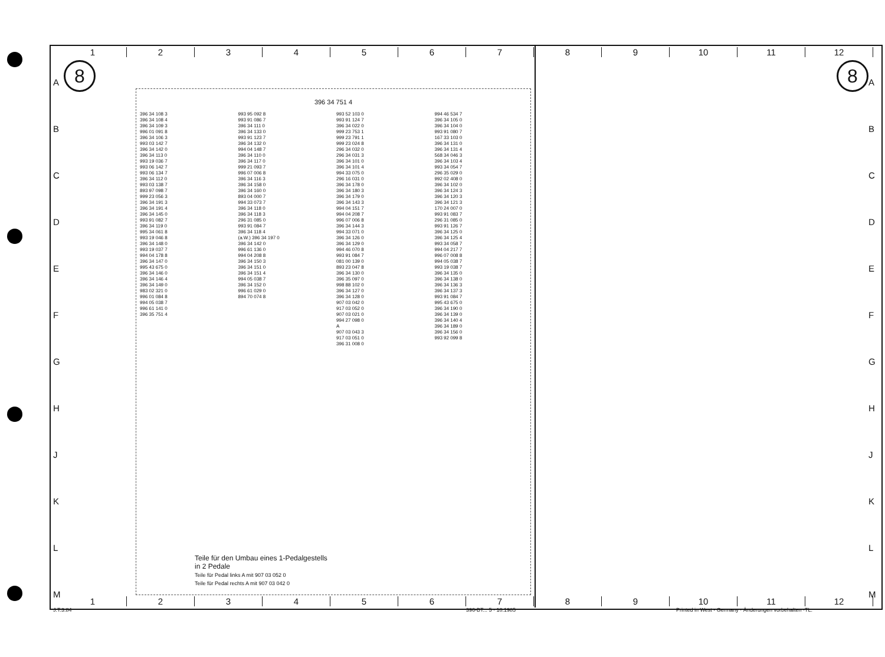123456789 10 11 12
A
B
C
D
E
F
G
H
J
K
L
M
A
B
C
D
E
F
G
H
J
K
L
M
8 8
396 34 751 4
396 34 108 3
396 34 108 4
396 34 109 3
996 01 091 8
396 34 106 3
993 03 142 7
396 34 142 0
396 34 113 0
993 19 036 7
993 06 142 7
993 06 134 7
396 34 112 0
993 03 138 7
893 97 098 7
999 23 056 3
396 34 191 3
396 34 191 4
396 34 145 0
993 91 082 7
396 34 119 0
995 34 061 8
993 19 046 8
396 34 148 0
993 19 037 7
994 04 178 8
396 34 147 0
995 43 675 0
396 34 146 0
396 34 146 4
396 34 149 0
983 02 321 0
996 01 084 8
994 05 038 7
996 61 141 0
396 35 751 4
993 95 092 8
993 91 086 7
396 34 111 0
396 34 133 0
993 91 123 7
396 34 132 0
994 04 148 7
396 34 110 0
396 34 117 0
999 21 093 7
996 07 006 8
396 34 116 3
396 34 158 0
396 34 160 0
893 04 000 7
994 33 073 7
396 34 118 0
396 34 118 3
296 31 085 0
993 91 084 7
396 34 118 4
(a.W.) 396 34 197 0
396 34 142 0
996 61 136 0
994 04 208 8
396 34 150 3
396 34 151 0
396 34 151 4
994 05 038 7
396 34 152 0
996 61 029 0
894 70 074 8
993 52 103 0
993 91 124 7
396 34 022 0
999 23 753 1
999 23 791 1
999 23 024 8
296 34 032 0
296 34 031 3
396 34 101 0
396 34 101 4
994 33 075 0
296 16 031 0
396 34 178 0
396 34 180 3
396 34 179 0
396 34 143 3
994 04 151 7
994 04 208 7
996 07 006 8
396 34 144 3
994 33 071 0
396 34 126 0
396 34 129 0
994 46 070 8
993 91 084 7
081 00 139 0
893 23 047 8
396 34 130 0
396 35 097 0
998 88 102 0
396 34 127 0
396 34 128 0
907 03 042 0
917 03 052 0
907 03 021 0
994 27 098 0
A
907 03 043 3
917 03 051 0
396 31 008 0
994 46 534 7
396 34 105 0
396 34 104 0
993 91 080 7
167 33 103 0
396 34 131 0
396 34 131 4
568 34 046 3
396 34 103 4
993 34 054 7
296 35 029 0
992 02 408 0
396 34 102 0
396 34 124 3
396 34 120 3
396 34 121 3
170 24 007 0
993 91 083 7
296 31 085 0
993 91 126 7
396 34 125 0
396 34 125 4
993 34 058 7
994 04 217 7
996 07 008 8
994 05 038 7
993 19 038 7
396 34 135 0
396 34 138 0
396 34 136 3
396 34 137 3
993 91 084 7
995 43 675 0
396 34 190 0
396 34 139 0
396 34 140 4
396 34 189 0
396 34 156 0
993 92 099 8
Teile für den Umbau eines 1-Pedalgestells
in 2 Pedale
Teile für Pedal links A mit 907 03 052 0
Teile für Pedal rechts A mit 907 03 042 0
123456789 10 11 12
J.T.3.84 396-BT... 5 · 10.1985
Printed in West - Germany · Änderungen vorbehalten ·TL.